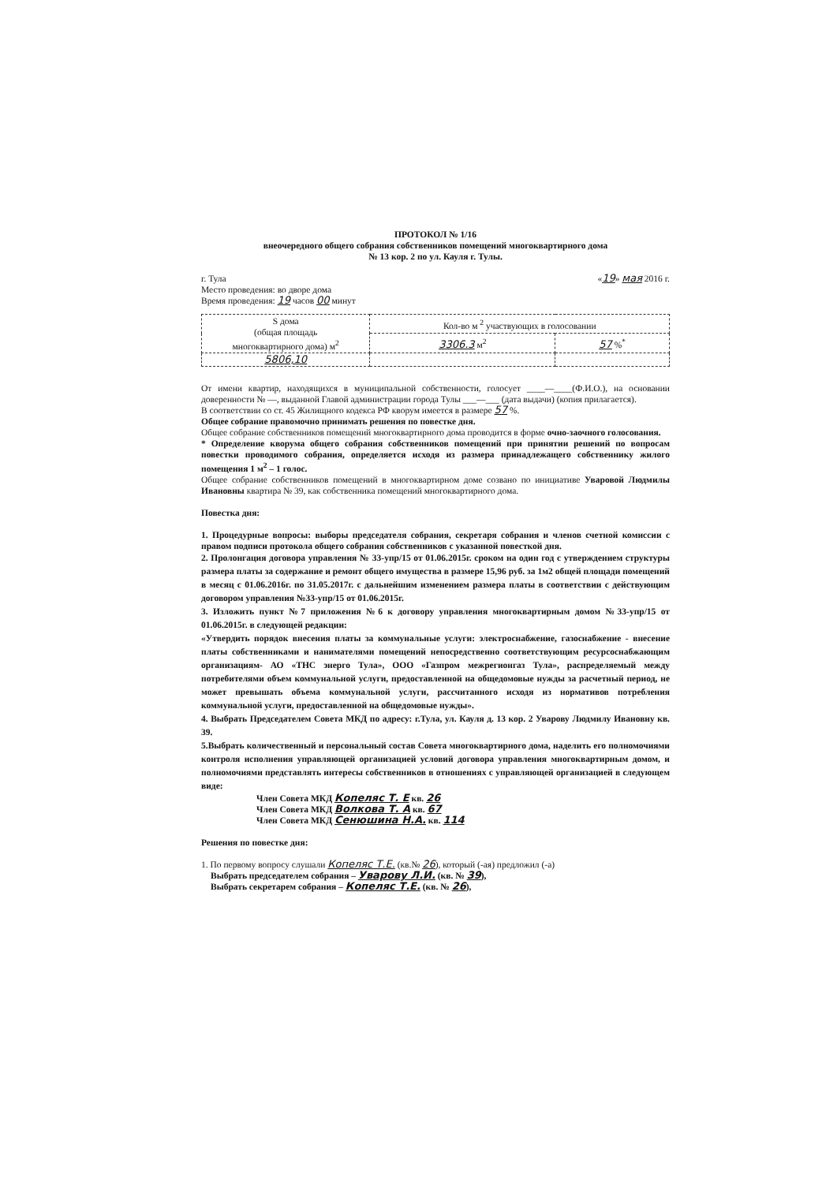ПРОТОКОЛ № 1/16
внеочередного общего собрания собственников помещений многоквартирного дома
№ 13 кор. 2 по ул. Кауля г. Тулы.
г. Тула «19» мая 2016 г.
Место проведения: во дворе дома
Время проведения: 19 часов 00 минут
| S дома (общая площадь многоквартирного дома) м<sup>2</sup> | Кол-во м <sup>2</sup> участвующих в голосовании | |
| | 3306.3 м<sup>2</sup> | 57 %<sup>*</sup> |
| 5806,10 | | |
От имени квартир, находящихся в муниципальной собственности, голосует ____—____(Ф.И.О.), на основании доверенности № —, выданной Главой администрации города Тулы ___—___ (дата выдачи) (копия прилагается).
В соответствии со ст. 45 Жилищного кодекса РФ кворум имеется в размере 57 %.
Общее собрание правомочно принимать решения по повестке дня.
Общее собрание собственников помещений многоквартирного дома проводится в форме очно-заочного голосования.
* Определение кворума общего собрания собственников помещений при принятии решений по вопросам повестки проводимого собрания, определяется исходя из размера принадлежащего собственнику жилого помещения 1 м<sup>2</sup> – 1 голос.
Общее собрание собственников помещений в многоквартирном доме созвано по инициативе Уваровой Людмилы Ивановны квартира № 39, как собственника помещений многоквартирного дома.
Повестка дня:
1. Процедурные вопросы: выборы председателя собрания, секретаря собрания и членов счетной комиссии с правом подписи протокола общего собрания собственников с указанной повесткой дня.
2. Пролонгация договора управления № 33-упр/15 от 01.06.2015г. сроком на один год с утверждением структуры размера платы за содержание и ремонт общего имущества в размере 15,96 руб. за 1м2 общей площади помещений в месяц с 01.06.2016г. по 31.05.2017г. с дальнейшим изменением размера платы в соответствии с действующим договором управления №33-упр/15 от 01.06.2015г.
3. Изложить пункт №7 приложения №6 к договору управления многоквартирным домом №33-упр/15 от 01.06.2015г. в следующей редакции:
«Утвердить порядок внесения платы за коммунальные услуги: электроснабжение, газоснабжение - внесение платы собственниками и нанимателями помещений непосредственно соответствующим ресурсоснабжающим организациям- АО «ТНС энерго Тула», ООО «Газпром межрегионгаз Тула», распределяемый между потребителями объем коммунальной услуги, предоставленной на общедомовые нужды за расчетный период, не может превышать объема коммунальной услуги, рассчитанного исходя из нормативов потребления коммунальной услуги, предоставленной на общедомовые нужды».
4. Выбрать Председателем Совета МКД по адресу: г.Тула, ул. Кауля д. 13 кор. 2 Уварову Людмилу Ивановну кв. 39.
5.Выбрать количественный и персональный состав Совета многоквартирного дома, наделить его полномочиями контроля исполнения управляющей организацией условий договора управления многоквартирным домом, и полномочиями представлять интересы собственников в отношениях с управляющей организацией в следующем виде:
Член Совета МКД Копеляс Т. Е кв. 26
Член Совета МКД Волкова Т. А кв. 67
Член Совета МКД Сенюшина Н.А. кв. 114
Решения по повестке дня:
1. По первому вопросу слушали Копеляс Т.Е. (кв.№ 26), который (-ая) предложил (-а)
Выбрать председателем собрания – Уварову Л.И. (кв. № 39),
Выбрать секретарем собрания – Копеляс Т.Е. (кв. № 26),